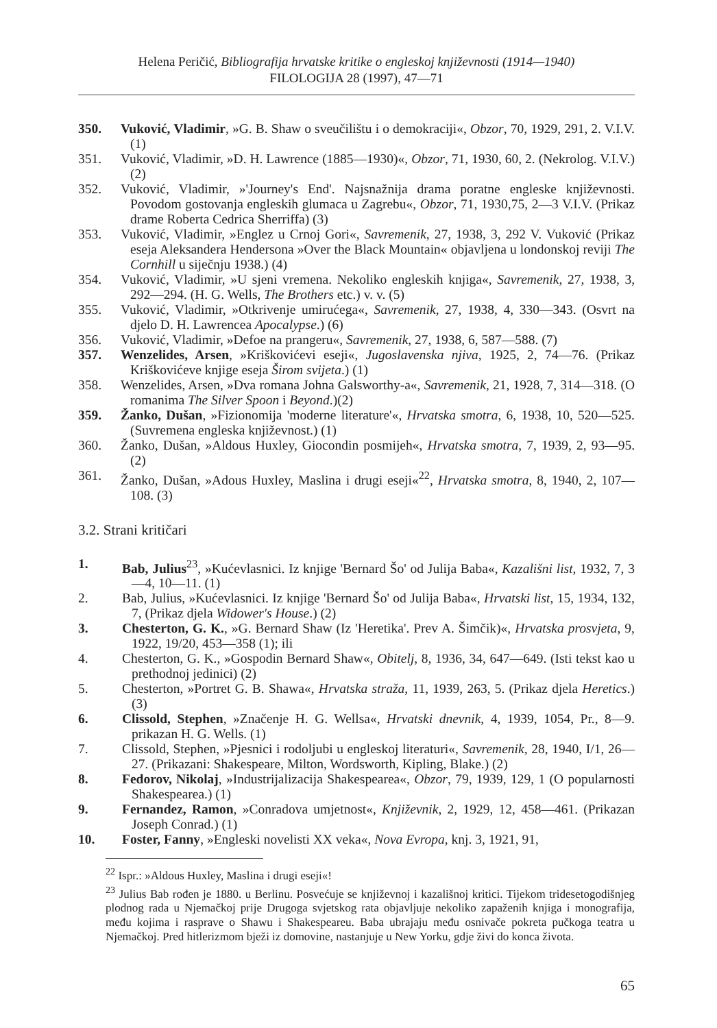Helena Peričić, Bibliografija hrvatske kritike o engleskoj književnosti (1914—1940)
FILOLOGIJA 28 (1997), 47—71
350. Vuković, Vladimir, »G. B. Shaw o sveučilištu i o demokraciji«, Obzor, 70, 1929, 291, 2. V.I.V. (1)
351. Vuković, Vladimir, »D. H. Lawrence (1885—1930)«, Obzor, 71, 1930, 60, 2. (Nekrolog. V.I.V.) (2)
352. Vuković, Vladimir, »'Journey's End'. Najsnažnija drama poratne engleske književnosti. Povodom gostovanja engleskih glumaca u Zagrebu«, Obzor, 71, 1930,75, 2—3 V.I.V. (Prikaz drame Roberta Cedrica Sherriffa) (3)
353. Vuković, Vladimir, »Englez u Crnoj Gori«, Savremenik, 27, 1938, 3, 292 V. Vuković (Prikaz eseja Aleksandera Hendersona »Over the Black Mountain« objavljena u londonskoj reviji The Cornhill u siječnju 1938.) (4)
354. Vuković, Vladimir, »U sjeni vremena. Nekoliko engleskih knjiga«, Savremenik, 27, 1938, 3, 292—294. (H. G. Wells, The Brothers etc.) v. v. (5)
355. Vuković, Vladimir, »Otkrivenje umirućega«, Savremenik, 27, 1938, 4, 330—343. (Osvrt na djelo D. H. Lawrencea Apocalypse.) (6)
356. Vuković, Vladimir, »Defoe na prangeru«, Savremenik, 27, 1938, 6, 587—588. (7)
357. Wenzelides, Arsen, »Kriškovićevi eseji«, Jugoslavenska njiva, 1925, 2, 74—76. (Prikaz Kriškovićeve knjige eseja Širom svijeta.) (1)
358. Wenzelides, Arsen, »Dva romana Johna Galsworthy-a«, Savremenik, 21, 1928, 7, 314—318. (O romanima The Silver Spoon i Beyond.)(2)
359. Žanko, Dušan, »Fizionomija 'moderne literature'«, Hrvatska smotra, 6, 1938, 10, 520—525. (Suvremena engleska književnost.) (1)
360. Žanko, Dušan, »Aldous Huxley, Giocondin posmijeh«, Hrvatska smotra, 7, 1939, 2, 93—95. (2)
361. Žanko, Dušan, »Adous Huxley, Maslina i drugi eseji«<sup>22</sup>, Hrvatska smotra, 8, 1940, 2, 107—108. (3)
3.2. Strani kritičari
1. Bab, Julius<sup>23</sup>, »Kućevlasnici. Iz knjige 'Bernard Šo' od Julija Baba«, Kazališni list, 1932, 7, 3—4, 10—11. (1)
2. Bab, Julius, »Kućevlasnici. Iz knjige 'Bernard Šo' od Julija Baba«, Hrvatski list, 15, 1934, 132, 7, (Prikaz djela Widower's House.) (2)
3. Chesterton, G. K., »G. Bernard Shaw (Iz 'Heretika'. Prev A. Šimčik)«, Hrvatska prosvjeta, 9, 1922, 19/20, 453—358 (1); ili
4. Chesterton, G. K., »Gospodin Bernard Shaw«, Obitelj, 8, 1936, 34, 647—649. (Isti tekst kao u prethodnoj jedinici) (2)
5. Chesterton, »Portret G. B. Shawa«, Hrvatska straža, 11, 1939, 263, 5. (Prikaz djela Heretics.) (3)
6. Clissold, Stephen, »Značenje H. G. Wellsa«, Hrvatski dnevnik, 4, 1939, 1054, Pr., 8—9. prikazan H. G. Wells. (1)
7. Clissold, Stephen, »Pjesnici i rodoljubi u engleskoj literaturi«, Savremenik, 28, 1940, I/1, 26—27. (Prikazani: Shakespeare, Milton, Wordsworth, Kipling, Blake.) (2)
8. Fedorov, Nikolaj, »Industrijalizacija Shakespearea«, Obzor, 79, 1939, 129, 1 (O popularnosti Shakespearea.) (1)
9. Fernandez, Ramon, »Conradova umjetnost«, Književnik, 2, 1929, 12, 458—461. (Prikazan Joseph Conrad.) (1)
10. Foster, Fanny, »Engleski novelisti XX veka«, Nova Evropa, knj. 3, 1921, 91,
<sup>22</sup> Ispr.: »Aldous Huxley, Maslina i drugi eseji«!
<sup>23</sup> Julius Bab rođen je 1880. u Berlinu. Posvećuje se književnoj i kazališnoj kritici. Tijekom tridesetogodišnjeg plodnog rada u Njemačkoj prije Drugoga svjetskog rata objavljuje nekoliko zapaženih knjiga i monografija, među kojima i rasprave o Shawu i Shakespeareu. Baba ubrajaju među osnivače pokreta pučkoga teatra u Njemačkoj. Pred hitlerizmom bježi iz domovine, nastanjuje u New Yorku, gdje živi do konca života.
65